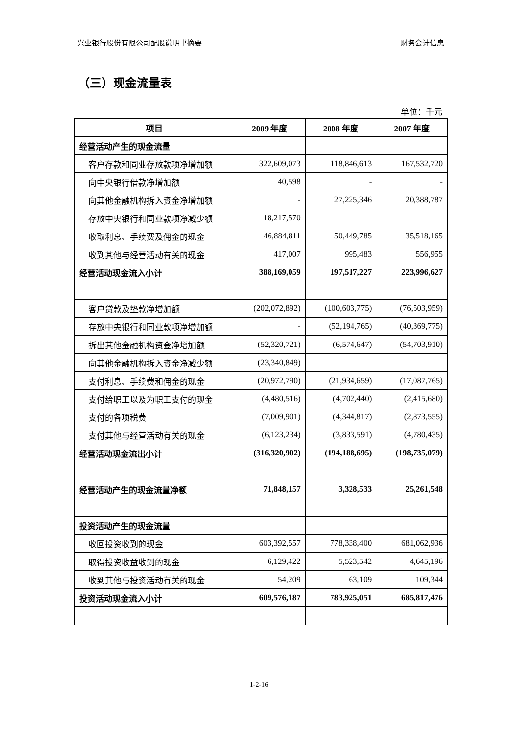兴业银行股份有限公司配股说明书摘要 财务会计信息
（三）现金流量表
单位：千元
| 项目 | 2009 年度 | 2008 年度 | 2007 年度 |
| --- | --- | --- | --- |
| 经营活动产生的现金流量 | | | |
| 客户存款和同业存放款项净增加额 | 322,609,073 | 118,846,613 | 167,532,720 |
| 向中央银行借款净增加额 | 40,598 | - | - |
| 向其他金融机构拆入资金净增加额 | - | 27,225,346 | 20,388,787 |
| 存放中央银行和同业款项净减少额 | 18,217,570 | | |
| 收取利息、手续费及佣金的现金 | 46,884,811 | 50,449,785 | 35,518,165 |
| 收到其他与经营活动有关的现金 | 417,007 | 995,483 | 556,955 |
| 经营活动现金流入小计 | 388,169,059 | 197,517,227 | 223,996,627 |
| 客户贷款及垫款净增加额 | (202,072,892) | (100,603,775) | (76,503,959) |
| 存放中央银行和同业款项净增加额 | - | (52,194,765) | (40,369,775) |
| 拆出其他金融机构资金净增加额 | (52,320,721) | (6,574,647) | (54,703,910) |
| 向其他金融机构拆入资金净减少额 | (23,340,849) | | |
| 支付利息、手续费和佣金的现金 | (20,972,790) | (21,934,659) | (17,087,765) |
| 支付给职工以及为职工支付的现金 | (4,480,516) | (4,702,440) | (2,415,680) |
| 支付的各项税费 | (7,009,901) | (4,344,817) | (2,873,555) |
| 支付其他与经营活动有关的现金 | (6,123,234) | (3,833,591) | (4,780,435) |
| 经营活动现金流出小计 | (316,320,902) | (194,188,695) | (198,735,079) |
| 经营活动产生的现金流量净额 | 71,848,157 | 3,328,533 | 25,261,548 |
| 投资活动产生的现金流量 | | | |
| 收回投资收到的现金 | 603,392,557 | 778,338,400 | 681,062,936 |
| 取得投资收益收到的现金 | 6,129,422 | 5,523,542 | 4,645,196 |
| 收到其他与投资活动有关的现金 | 54,209 | 63,109 | 109,344 |
| 投资活动现金流入小计 | 609,576,187 | 783,925,051 | 685,817,476 |
1-2-16